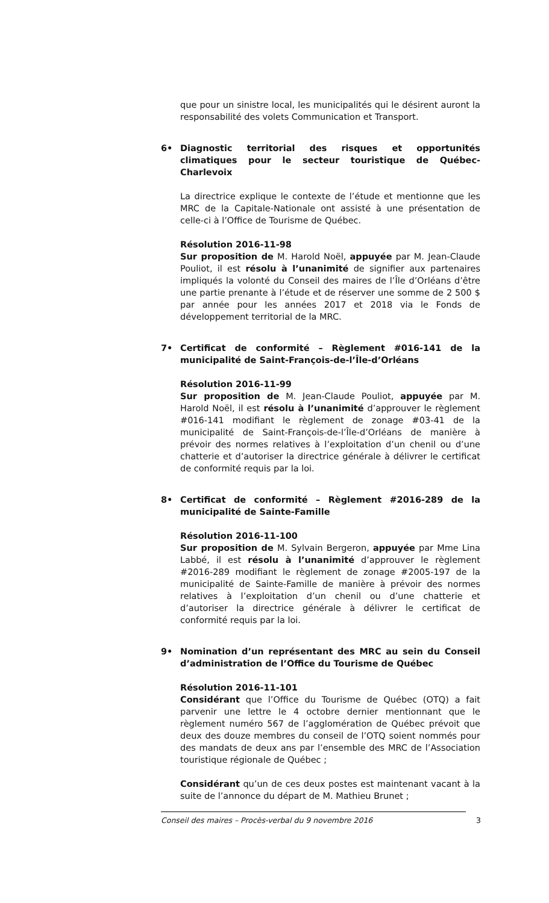que pour un sinistre local, les municipalités qui le désirent auront la responsabilité des volets Communication et Transport.
6• Diagnostic territorial des risques et opportunités climatiques pour le secteur touristique de Québec-Charlevoix
La directrice explique le contexte de l’étude et mentionne que les MRC de la Capitale-Nationale ont assisté à une présentation de celle-ci à l’Office de Tourisme de Québec.
Résolution 2016-11-98
Sur proposition de M. Harold Noël, appuyée par M. Jean-Claude Pouliot, il est résolu à l’unanimité de signifier aux partenaires impliqués la volonté du Conseil des maires de l’Île d’Orléans d’être une partie prenante à l’étude et de réserver une somme de 2 500 $ par année pour les années 2017 et 2018 via le Fonds de développement territorial de la MRC.
7• Certificat de conformité – Règlement #016-141 de la municipalité de Saint-François-de-l’Île-d’Orléans
Résolution 2016-11-99
Sur proposition de M. Jean-Claude Pouliot, appuyée par M. Harold Noël, il est résolu à l’unanimité d’approuver le règlement #016-141 modifiant le règlement de zonage #03-41 de la municipalité de Saint-François-de-l’Île-d’Orléans de manière à prévoir des normes relatives à l’exploitation d’un chenil ou d’une chatterie et d’autoriser la directrice générale à délivrer le certificat de conformité requis par la loi.
8• Certificat de conformité – Règlement #2016-289 de la municipalité de Sainte-Famille
Résolution 2016-11-100
Sur proposition de M. Sylvain Bergeron, appuyée par Mme Lina Labbé, il est résolu à l’unanimité d’approuver le règlement #2016-289 modifiant le règlement de zonage #2005-197 de la municipalité de Sainte-Famille de manière à prévoir des normes relatives à l’exploitation d’un chenil ou d’une chatterie et d’autoriser la directrice générale à délivrer le certificat de conformité requis par la loi.
9• Nomination d’un représentant des MRC au sein du Conseil d’administration de l’Office du Tourisme de Québec
Résolution 2016-11-101
Considérant que l’Office du Tourisme de Québec (OTQ) a fait parvenir une lettre le 4 octobre dernier mentionnant que le règlement numéro 567 de l’agglomération de Québec prévoit que deux des douze membres du conseil de l’OTQ soient nommés pour des mandats de deux ans par l’ensemble des MRC de l’Association touristique régionale de Québec ;
Considérant qu’un de ces deux postes est maintenant vacant à la suite de l’annonce du départ de M. Mathieu Brunet ;
Conseil des maires – Procès-verbal du 9 novembre 2016 3